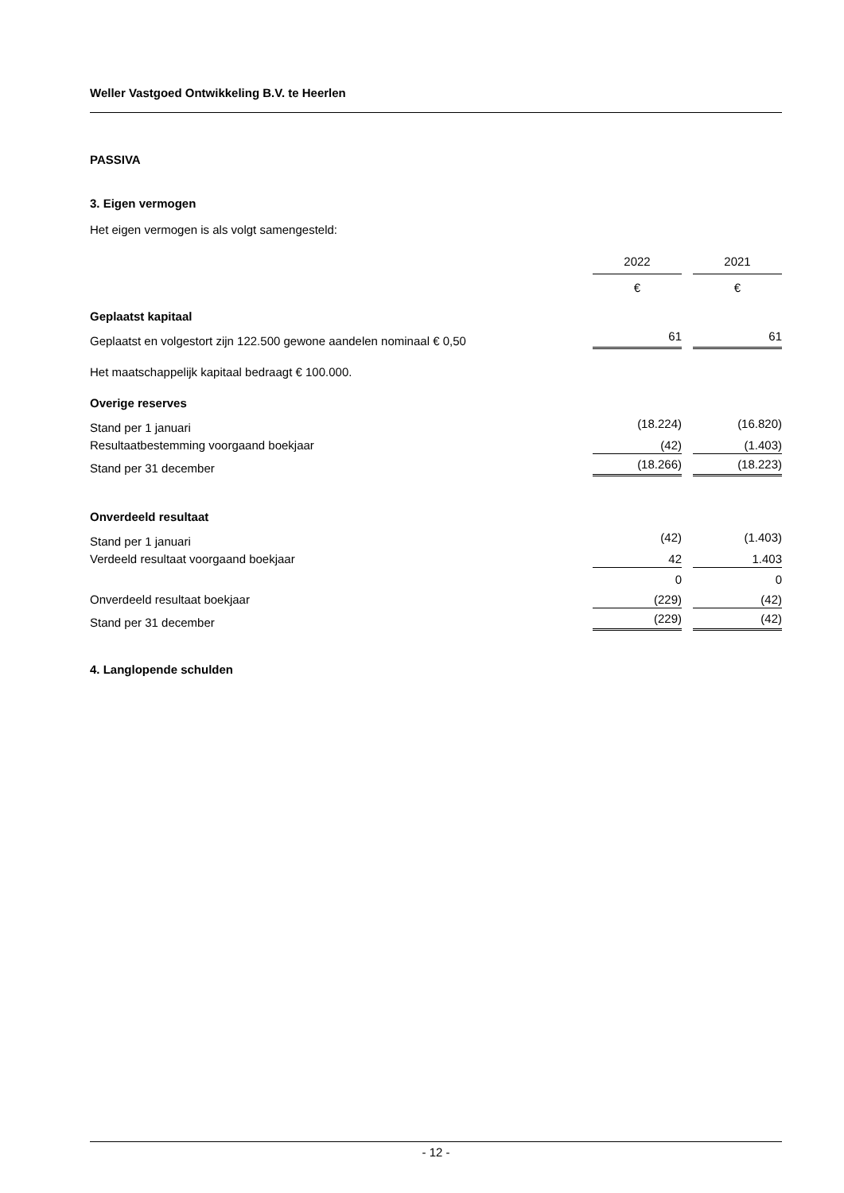Weller Vastgoed Ontwikkeling B.V. te Heerlen
PASSIVA
3. Eigen vermogen
Het eigen vermogen is als volgt samengesteld:
| | 2022 | | 2021 |
| | € | | € |
| Geplaatst kapitaal | | | |
| Geplaatst en volgestort zijn 122.500 gewone aandelen nominaal € 0,50 | 61 | | 61 |
| Het maatschappelijk kapitaal bedraagt € 100.000. | | | |
| Overige reserves | | | |
| Stand per 1 januari | (18.224) | | (16.820) |
| Resultaatbestemming voorgaand boekjaar | (42) | | (1.403) |
| Stand per 31 december | (18.266) | | (18.223) |
| Onverdeeld resultaat | | | |
| Stand per 1 januari | (42) | | (1.403) |
| Verdeeld resultaat voorgaand boekjaar | 42 | | 1.403 |
| | 0 | | 0 |
| Onverdeeld resultaat boekjaar | (229) | | (42) |
| Stand per 31 december | (229) | | (42) |
4. Langlopende schulden
- 12 -